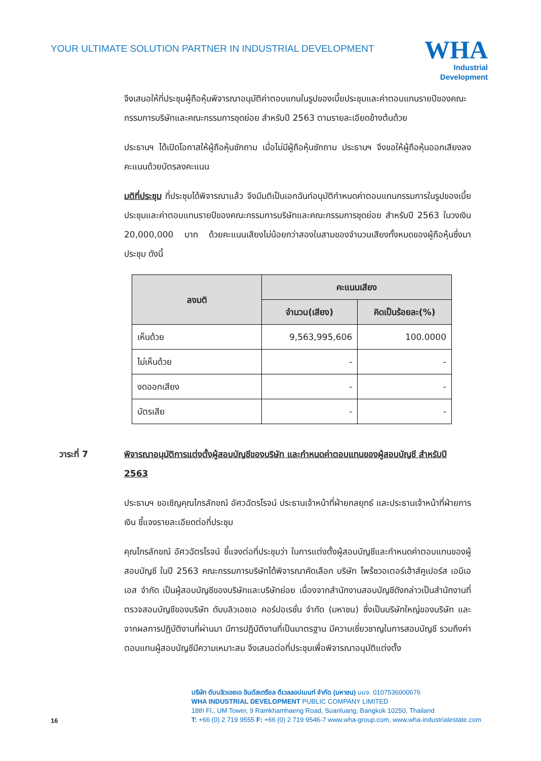YOUR ULTIMATE SOLUTION PARTNER IN INDUSTRIAL DEVELOPMENT
WHA
Industrial
Development
จึงเสนอให้ที่ประชุมผู้ถือหุ้นพิจารณาอนุมัติค่าตอบแทนในรูปของเบี้ยประชุมและค่าตอบแทนรายปีของคณะกรรมการบริษัทและคณะกรรมการชุดย่อย สำหรับปี 2563 ตามรายละเอียดข้างต้นด้วย
ประธานฯ ได้เปิดโอกาสให้ผู้ถือหุ้นซักถาม เมื่อไม่มีผู้ถือหุ้นซักถาม ประธานฯ จึงขอให้ผู้ถือหุ้นออกเสียงลงคะแนนด้วยบัตรลงคะแนน
มติที่ประชุม ที่ประชุมได้พิจารณาแล้ว จึงมีมติเป็นเอกฉันท์อนุมัติกำหนดค่าตอบแทนกรรมการในรูปของเบี้ยประชุมและค่าตอบแทนรายปีของคณะกรรมการบริษัทและคณะกรรมการชุดย่อย สำหรับปี 2563 ในวงเงิน 20,000,000 บาท ด้วยคะแนนเสียงไม่น้อยกว่าสองในสามของจำนวนเสียงทั้งหมดของผู้ถือหุ้นซึ่งมาประชุม ดังนี้
| ลงมติ | คะแนนเสียง | |
| --- | --- | --- |
| | จำนวน(เสียง) | คิดเป็นร้อยละ(%) |
| เห็นด้วย | 9,563,995,606 | 100.0000 |
| ไม่เห็นด้วย | - | - |
| งดออกเสียง | - | - |
| บัตรเสีย | - | - |
วาระที่ 7 พิจารณาอนุมัติการแต่งตั้งผู้สอบบัญชีของบริษัท และกำหนดค่าตอบแทนของผู้สอบบัญชี สำหรับปี 2563
ประธานฯ ขอเชิญคุณไกรลักขณ์ อัศวฉัตรโรจน์ ประธานเจ้าหน้าที่ฝ่ายกลยุทธ์ และประธานเจ้าหน้าที่ฝ่ายการเงิน ชี้แจงรายละเอียดต่อที่ประชุม
คุณไกรลักขณ์ อัศวฉัตรโรจน์ ชี้แจงต่อที่ประชุมว่า ในการแต่งตั้งผู้สอบบัญชีและกำหนดค่าตอบแทนของผู้สอบบัญชี ในปี 2563 คณะกรรมการบริษัทได้พิจารณาคัดเลือก บริษัท ไพร้ซวอเตอร์เฮ้าส์คูเปอร์ส เอบีเอเอส จำกัด เป็นผู้สอบบัญชีของบริษัทและบริษัทย่อย เนื่องจากสำนักงานสอบบัญชีดังกล่าวเป็นสำนักงานที่ตรวจสอบบัญชีของบริษัท ดับบลิวเอชเอ คอร์ปอเรชั่น จำกัด (มหาชน) ซึ่งเป็นบริษัทใหญ่ของบริษัท และจากผลการปฏิบัติงานที่ผ่านมา มีการปฏิบัติงานที่เป็นมาตรฐาน มีความเชี่ยวชาญในการสอบบัญชี รวมถึงค่าตอบแทนผู้สอบบัญชีมีความเหมาะสม จึงเสนอต่อที่ประชุมเพื่อพิจารณาอนุมัติแต่งตั้ง
16
บริษัท ดับบลิวเอชเอ อินดัสเตรียล ดีเวลลอปเมนท์ จำกัด (มหาชน) บมจ. 0107536000676
WHA INDUSTRIAL DEVELOPMENT PUBLIC COMPANY LIMITED
18th Fl., UM Tower, 9 Ramkhamhaeng Road, Suanluang, Bangkok 10250, Thailand
T: +66 (0) 2 719 9555 F: +66 (0) 2 719 9546-7 www.wha-group.com, www.wha-industrialestate.com